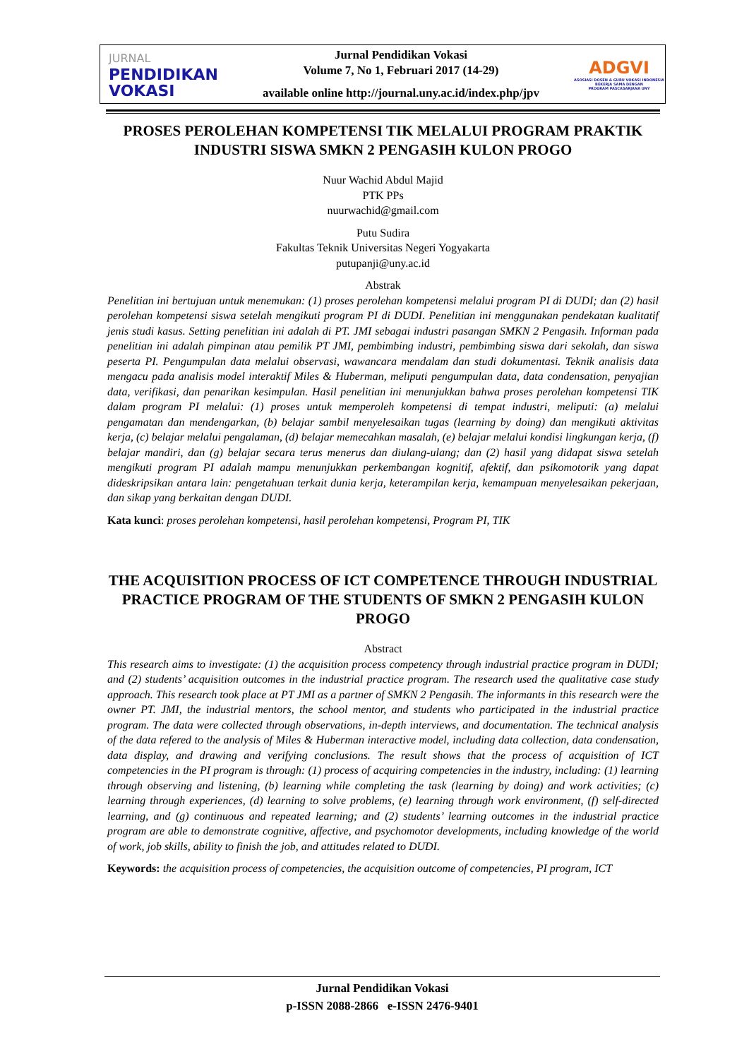JURNAL
PENDIDIKAN
VOKASI
Jurnal Pendidikan Vokasi
Volume 7, No 1, Februari 2017 (14-29)
available online http://journal.uny.ac.id/index.php/jpv
ADGVI
ASOSIASI DOSEN & GURU VOKASI INDONESIA
BEKERJA SAMA DENGAN
PROGRAM PASCASARJANA UNY
PROSES PEROLEHAN KOMPETENSI TIK MELALUI PROGRAM PRAKTIK INDUSTRI SISWA SMKN 2 PENGASIH KULON PROGO
Nuur Wachid Abdul Majid
PTK PPs
nuurwachid@gmail.com
Putu Sudira
Fakultas Teknik Universitas Negeri Yogyakarta
putupanji@uny.ac.id
Abstrak
Penelitian ini bertujuan untuk menemukan: (1) proses perolehan kompetensi melalui program PI di DUDI; dan (2) hasil perolehan kompetensi siswa setelah mengikuti program PI di DUDI. Penelitian ini menggunakan pendekatan kualitatif jenis studi kasus. Setting penelitian ini adalah di PT. JMI sebagai industri pasangan SMKN 2 Pengasih. Informan pada penelitian ini adalah pimpinan atau pemilik PT JMI, pembimbing industri, pembimbing siswa dari sekolah, dan siswa peserta PI. Pengumpulan data melalui observasi, wawancara mendalam dan studi dokumentasi. Teknik analisis data mengacu pada analisis model interaktif Miles & Huberman, meliputi pengumpulan data, data condensation, penyajian data, verifikasi, dan penarikan kesimpulan. Hasil penelitian ini menunjukkan bahwa proses perolehan kompetensi TIK dalam program PI melalui: (1) proses untuk memperoleh kompetensi di tempat industri, meliputi: (a) melalui pengamatan dan mendengarkan, (b) belajar sambil menyelesaikan tugas (learning by doing) dan mengikuti aktivitas kerja, (c) belajar melalui pengalaman, (d) belajar memecahkan masalah, (e) belajar melalui kondisi lingkungan kerja, (f) belajar mandiri, dan (g) belajar secara terus menerus dan diulang-ulang; dan (2) hasil yang didapat siswa setelah mengikuti program PI adalah mampu menunjukkan perkembangan kognitif, afektif, dan psikomotorik yang dapat dideskripsikan antara lain: pengetahuan terkait dunia kerja, keterampilan kerja, kemampuan menyelesaikan pekerjaan, dan sikap yang berkaitan dengan DUDI.
Kata kunci: proses perolehan kompetensi, hasil perolehan kompetensi, Program PI, TIK
THE ACQUISITION PROCESS OF ICT COMPETENCE THROUGH INDUSTRIAL PRACTICE PROGRAM OF THE STUDENTS OF SMKN 2 PENGASIH KULON PROGO
Abstract
This research aims to investigate: (1) the acquisition process competency through industrial practice program in DUDI; and (2) students’ acquisition outcomes in the industrial practice program. The research used the qualitative case study approach. This research took place at PT JMI as a partner of SMKN 2 Pengasih. The informants in this research were the owner PT. JMI, the industrial mentors, the school mentor, and students who participated in the industrial practice program. The data were collected through observations, in-depth interviews, and documentation. The technical analysis of the data refered to the analysis of Miles & Huberman interactive model, including data collection, data condensation, data display, and drawing and verifying conclusions. The result shows that the process of acquisition of ICT competencies in the PI program is through: (1) process of acquiring competencies in the industry, including: (1) learning through observing and listening, (b) learning while completing the task (learning by doing) and work activities; (c) learning through experiences, (d) learning to solve problems, (e) learning through work environment, (f) self-directed learning, and (g) continuous and repeated learning; and (2) students’ learning outcomes in the industrial practice program are able to demonstrate cognitive, affective, and psychomotor developments, including knowledge of the world of work, job skills, ability to finish the job, and attitudes related to DUDI.
Keywords: the acquisition process of competencies, the acquisition outcome of competencies, PI program, ICT
Jurnal Pendidikan Vokasi
p-ISSN 2088-2866 e-ISSN 2476-9401